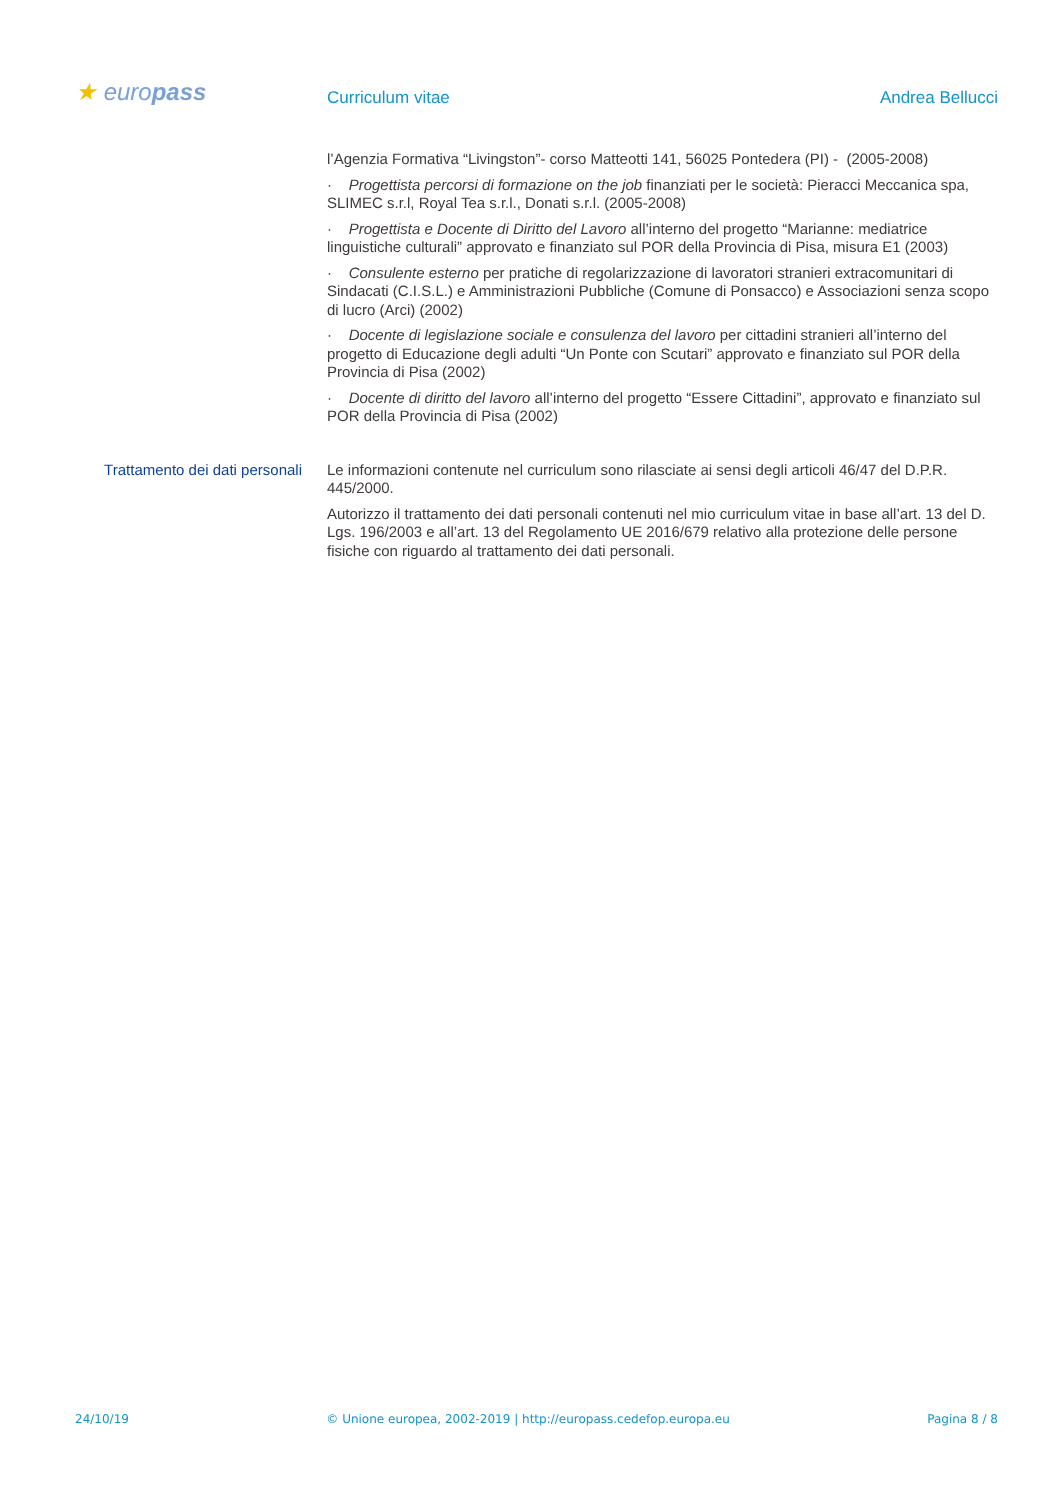★ europass
Curriculum vitae Andrea Bellucci
l’Agenzia Formativa “Livingston”- corso Matteotti 141, 56025 Pontedera (PI) - (2005-2008)
· Progettista percorsi di formazione on the job finanziati per le società: Pieracci Meccanica spa, SLIMEC s.r.l, Royal Tea s.r.l., Donati s.r.l. (2005-2008)
· Progettista e Docente di Diritto del Lavoro all’interno del progetto “Marianne: mediatrice linguistiche culturali” approvato e finanziato sul POR della Provincia di Pisa, misura E1 (2003)
· Consulente esterno per pratiche di regolarizzazione di lavoratori stranieri extracomunitari di Sindacati (C.I.S.L.) e Amministrazioni Pubbliche (Comune di Ponsacco) e Associazioni senza scopo di lucro (Arci) (2002)
· Docente di legislazione sociale e consulenza del lavoro per cittadini stranieri all’interno del progetto di Educazione degli adulti “Un Ponte con Scutari” approvato e finanziato sul POR della Provincia di Pisa (2002)
· Docente di diritto del lavoro all’interno del progetto “Essere Cittadini”, approvato e finanziato sul POR della Provincia di Pisa (2002)
Trattamento dei dati personali
Le informazioni contenute nel curriculum sono rilasciate ai sensi degli articoli 46/47 del D.P.R. 445/2000.
Autorizzo il trattamento dei dati personali contenuti nel mio curriculum vitae in base all’art. 13 del D. Lgs. 196/2003 e all’art. 13 del Regolamento UE 2016/679 relativo alla protezione delle persone fisiche con riguardo al trattamento dei dati personali.
24/10/19 © Unione europea, 2002-2019 | http://europass.cedefop.europa.eu Pagina 8 / 8